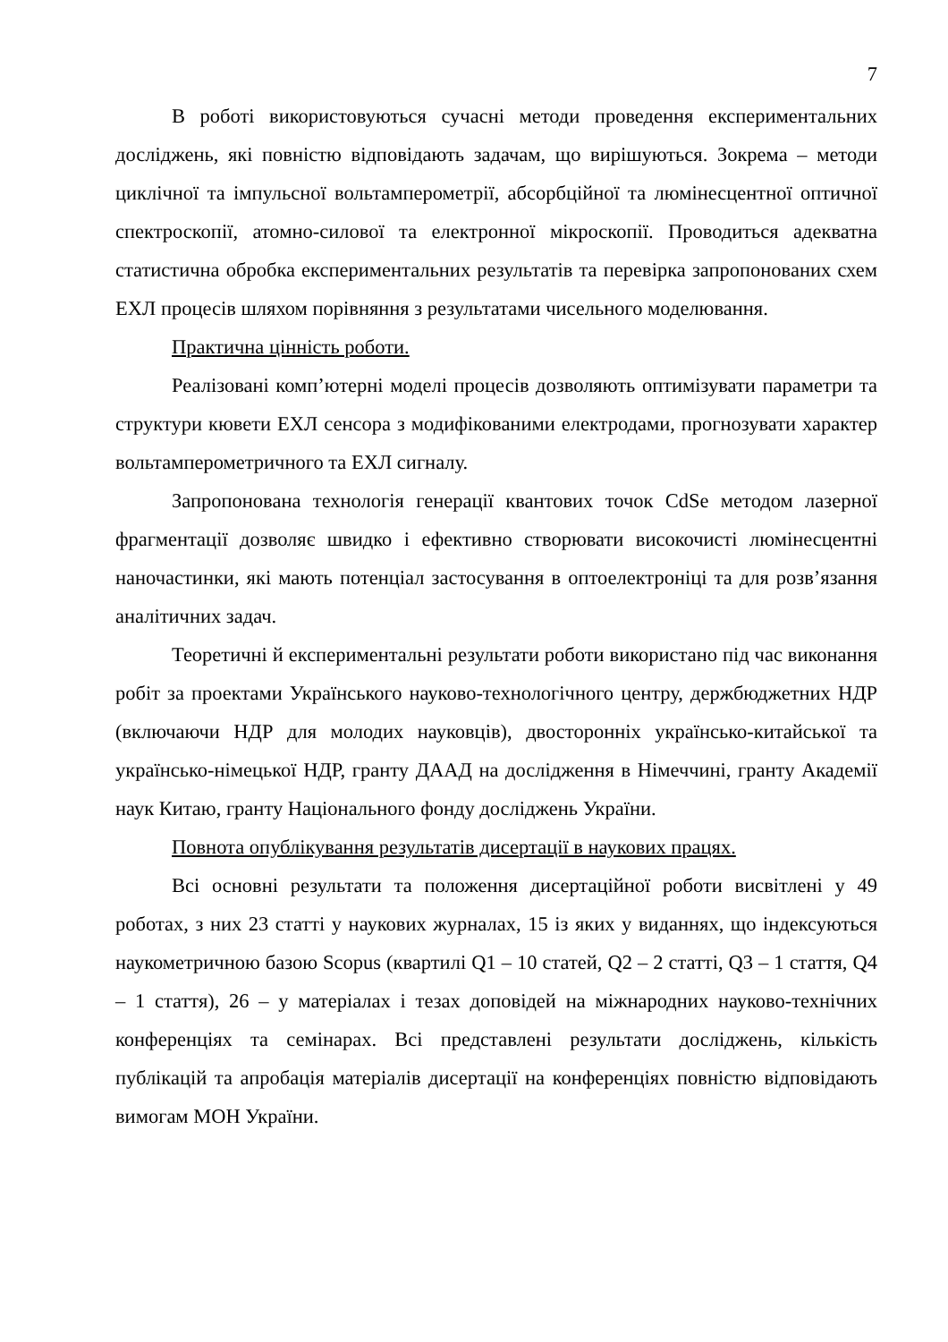7
В роботі використовуються сучасні методи проведення експериментальних досліджень, які повністю відповідають задачам, що вирішуються. Зокрема – методи циклічної та імпульсної вольтамперометрії, абсорбційної та люмінесцентної оптичної спектроскопії, атомно-силової та електронної мікроскопії. Проводиться адекватна статистична обробка експериментальних результатів та перевірка запропонованих схем ЕХЛ процесів шляхом порівняння з результатами чисельного моделювання.
Практична цінність роботи.
Реалізовані комп’ютерні моделі процесів дозволяють оптимізувати параметри та структури кювети ЕХЛ сенсора з модифікованими електродами, прогнозувати характер вольтамперометричного та ЕХЛ сигналу.
Запропонована технологія генерації квантових точок CdSe методом лазерної фрагментації дозволяє швидко і ефективно створювати високочисті люмінесцентні наночастинки, які мають потенціал застосування в оптоелектроніці та для розв’язання аналітичних задач.
Теоретичні й експериментальні результати роботи використано під час виконання робіт за проектами Українського науково-технологічного центру, держбюджетних НДР (включаючи НДР для молодих науковців), двосторонніх українсько-китайської та українсько-німецької НДР, гранту ДААД на дослідження в Німеччині, гранту Академії наук Китаю, гранту Національного фонду досліджень України.
Повнота опублікування результатів дисертації в наукових працях.
Всі основні результати та положення дисертаційної роботи висвітлені у 49 роботах, з них 23 статті у наукових журналах, 15 із яких у виданнях, що індексуються наукометричною базою Scopus (квартилі Q1 – 10 статей, Q2 – 2 статті, Q3 – 1 стаття, Q4 – 1 стаття), 26 – у матеріалах і тезах доповідей на міжнародних науково-технічних конференціях та семінарах. Всі представлені результати досліджень, кількість публікацій та апробація матеріалів дисертації на конференціях повністю відповідають вимогам МОН України.